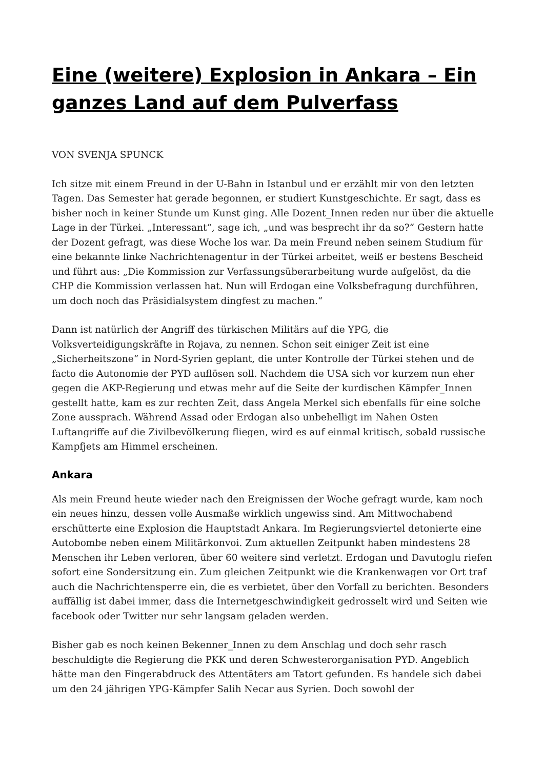Eine (weitere) Explosion in Ankara – Ein ganzes Land auf dem Pulverfass
VON SVENJA SPUNCK
Ich sitze mit einem Freund in der U-Bahn in Istanbul und er erzählt mir von den letzten Tagen. Das Semester hat gerade begonnen, er studiert Kunstgeschichte. Er sagt, dass es bisher noch in keiner Stunde um Kunst ging. Alle Dozent_Innen reden nur über die aktuelle Lage in der Türkei. „Interessant“, sage ich, „und was besprecht ihr da so?“ Gestern hatte der Dozent gefragt, was diese Woche los war. Da mein Freund neben seinem Studium für eine bekannte linke Nachrichtenagentur in der Türkei arbeitet, weiß er bestens Bescheid und führt aus: „Die Kommission zur Verfassungsüberarbeitung wurde aufgelöst, da die CHP die Kommission verlassen hat. Nun will Erdogan eine Volksbefragung durchführen, um doch noch das Präsidialsystem dingfest zu machen.“
Dann ist natürlich der Angriff des türkischen Militärs auf die YPG, die Volksverteidigungskräfte in Rojava, zu nennen. Schon seit einiger Zeit ist eine „Sicherheitszone“ in Nord-Syrien geplant, die unter Kontrolle der Türkei stehen und de facto die Autonomie der PYD auflösen soll. Nachdem die USA sich vor kurzem nun eher gegen die AKP-Regierung und etwas mehr auf die Seite der kurdischen Kämpfer_Innen gestellt hatte, kam es zur rechten Zeit, dass Angela Merkel sich ebenfalls für eine solche Zone aussprach. Während Assad oder Erdogan also unbehelligt im Nahen Osten Luftangriffe auf die Zivilbevölkerung fliegen, wird es auf einmal kritisch, sobald russische Kampfjets am Himmel erscheinen.
Ankara
Als mein Freund heute wieder nach den Ereignissen der Woche gefragt wurde, kam noch ein neues hinzu, dessen volle Ausmaße wirklich ungewiss sind. Am Mittwochabend erschütterte eine Explosion die Hauptstadt Ankara. Im Regierungsviertel detonierte eine Autobombe neben einem Militärkonvoi. Zum aktuellen Zeitpunkt haben mindestens 28 Menschen ihr Leben verloren, über 60 weitere sind verletzt. Erdogan und Davutoglu riefen sofort eine Sondersitzung ein. Zum gleichen Zeitpunkt wie die Krankenwagen vor Ort traf auch die Nachrichtensperre ein, die es verbietet, über den Vorfall zu berichten. Besonders auffällig ist dabei immer, dass die Internetgeschwindigkeit gedrosselt wird und Seiten wie facebook oder Twitter nur sehr langsam geladen werden.
Bisher gab es noch keinen Bekenner_Innen zu dem Anschlag und doch sehr rasch beschuldigte die Regierung die PKK und deren Schwesterorganisation PYD. Angeblich hätte man den Fingerabdruck des Attentäters am Tatort gefunden. Es handele sich dabei um den 24 jährigen YPG-Kämpfer Salih Necar aus Syrien. Doch sowohl der